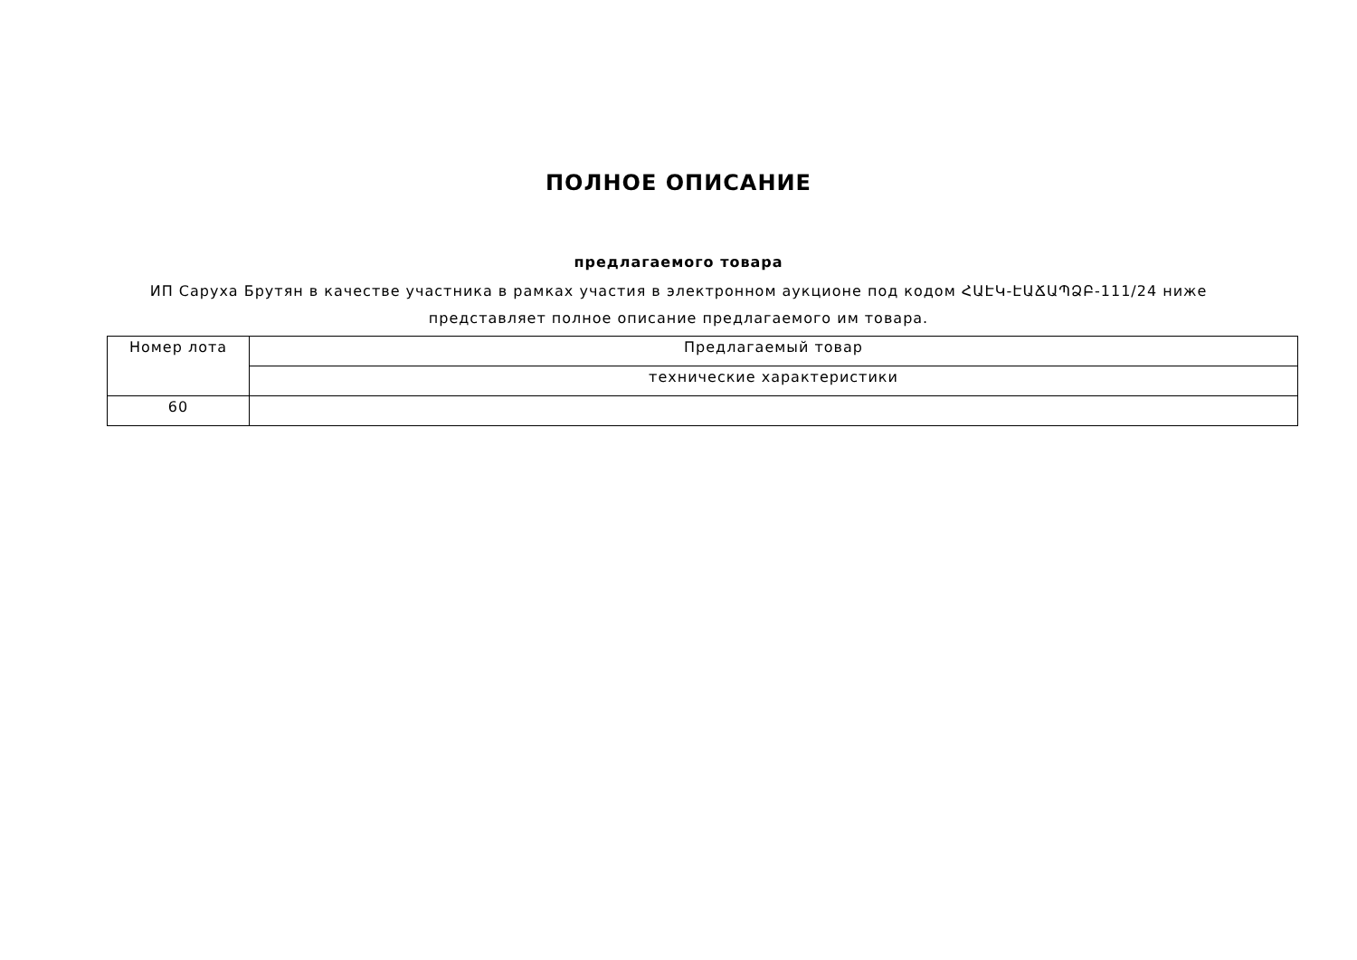ПОЛНОЕ ОПИСАНИЕ
предлагаемого товара
ИП Саруха Брутян в качестве участника в рамках участия в электронном аукционе под кодом ՀԱԷԿ-ԷԱՃԱՊՁԲ-111/24 ниже представляет полное описание предлагаемого им товара.
| Номер лота | Предлагаемый товар |
| --- | --- |
| | технические характеристики |
| 60 | |